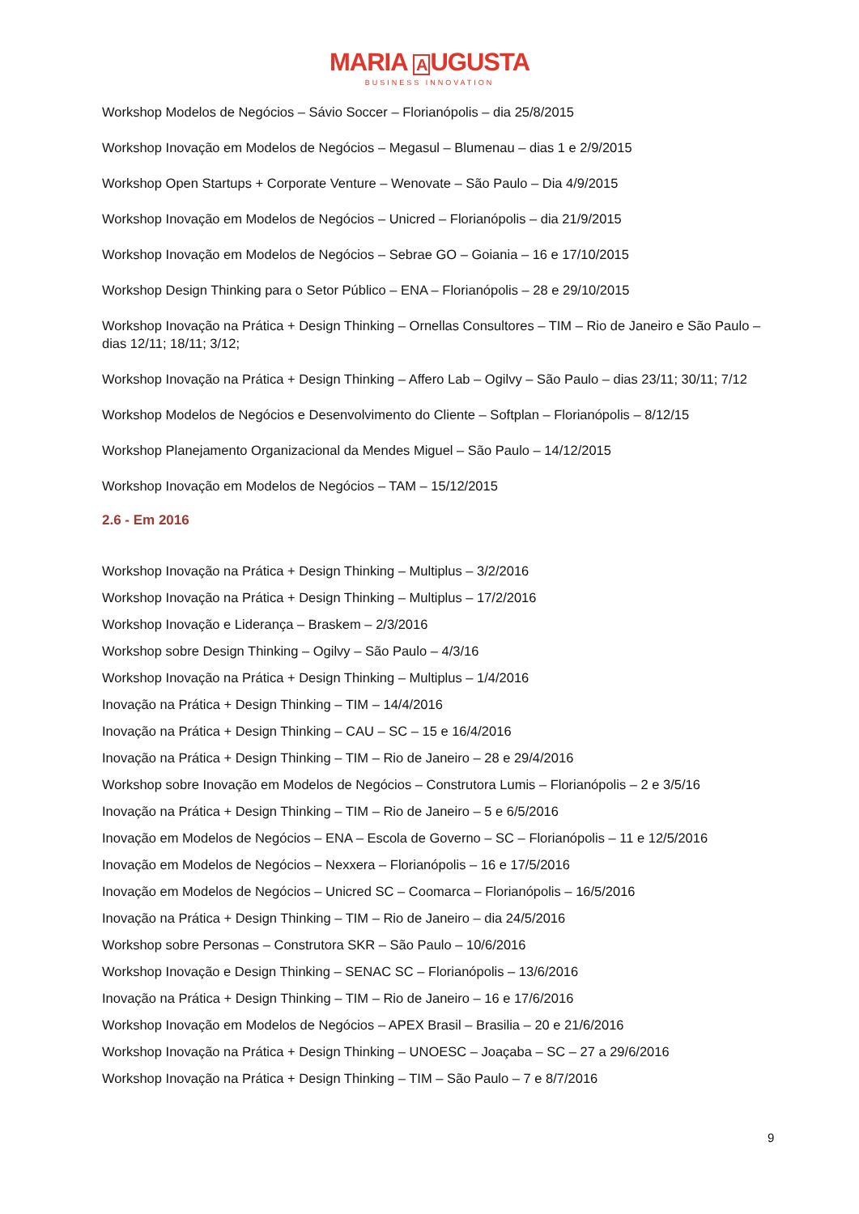MARIA AUGUSTA
BUSINESS INNOVATION
Workshop Modelos de Negócios – Sávio Soccer – Florianópolis – dia 25/8/2015
Workshop Inovação em Modelos de Negócios – Megasul – Blumenau – dias 1 e 2/9/2015
Workshop Open Startups + Corporate Venture – Wenovate – São Paulo – Dia 4/9/2015
Workshop Inovação em Modelos de Negócios – Unicred – Florianópolis – dia 21/9/2015
Workshop Inovação em Modelos de Negócios – Sebrae GO – Goiania – 16 e 17/10/2015
Workshop Design Thinking para o Setor Público – ENA – Florianópolis – 28 e 29/10/2015
Workshop Inovação na Prática + Design Thinking – Ornellas Consultores – TIM – Rio de Janeiro e São Paulo – dias 12/11; 18/11; 3/12;
Workshop Inovação na Prática + Design Thinking – Affero Lab – Ogilvy – São Paulo – dias 23/11; 30/11; 7/12
Workshop Modelos de Negócios e Desenvolvimento do Cliente – Softplan – Florianópolis – 8/12/15
Workshop Planejamento Organizacional da Mendes Miguel – São Paulo – 14/12/2015
Workshop Inovação em Modelos de Negócios – TAM – 15/12/2015
2.6 - Em 2016
Workshop Inovação na Prática + Design Thinking – Multiplus – 3/2/2016
Workshop Inovação na Prática + Design Thinking – Multiplus – 17/2/2016
Workshop Inovação e Liderança – Braskem – 2/3/2016
Workshop sobre Design Thinking – Ogilvy – São Paulo – 4/3/16
Workshop Inovação na Prática + Design Thinking – Multiplus – 1/4/2016
Inovação na Prática + Design Thinking – TIM – 14/4/2016
Inovação na Prática + Design Thinking – CAU – SC – 15 e 16/4/2016
Inovação na Prática + Design Thinking – TIM – Rio de Janeiro – 28 e 29/4/2016
Workshop sobre Inovação em Modelos de Negócios – Construtora Lumis – Florianópolis – 2 e 3/5/16
Inovação na Prática + Design Thinking – TIM – Rio de Janeiro – 5 e 6/5/2016
Inovação em Modelos de Negócios – ENA – Escola de Governo – SC – Florianópolis – 11 e 12/5/2016
Inovação em Modelos de Negócios – Nexxera – Florianópolis – 16 e 17/5/2016
Inovação em Modelos de Negócios – Unicred SC – Coomarca – Florianópolis – 16/5/2016
Inovação na Prática + Design Thinking – TIM – Rio de Janeiro – dia 24/5/2016
Workshop sobre Personas – Construtora SKR – São Paulo – 10/6/2016
Workshop Inovação e Design Thinking – SENAC SC – Florianópolis – 13/6/2016
Inovação na Prática + Design Thinking – TIM – Rio de Janeiro – 16 e 17/6/2016
Workshop Inovação em Modelos de Negócios – APEX Brasil – Brasilia – 20 e 21/6/2016
Workshop Inovação na Prática + Design Thinking – UNOESC – Joaçaba – SC – 27 a 29/6/2016
Workshop Inovação na Prática + Design Thinking – TIM – São Paulo – 7 e 8/7/2016
9